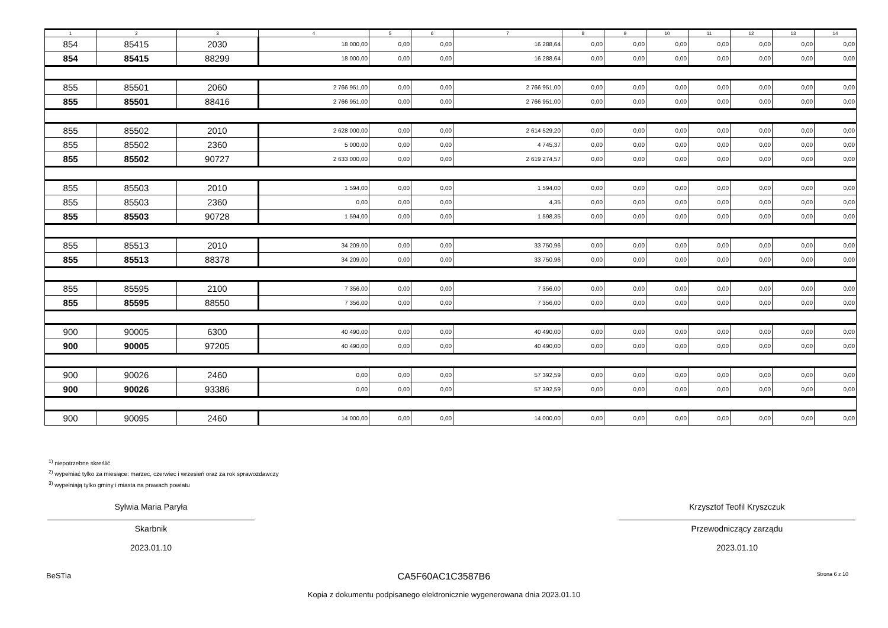| 1 | 2 | 3 | 4 | 5 | 6 | 7 | 8 | 9 | 10 | 11 | 12 | 13 | 14 |
| --- | --- | --- | --- | --- | --- | --- | --- | --- | --- | --- | --- | --- | --- |
| 854 | 85415 | 2030 | 18 000,00 | 0,00 | 0,00 | 16 288,64 | 0,00 | 0,00 | 0,00 | 0,00 | 0,00 | 0,00 | 0,00 |
| 854 | 85415 | 88299 | 18 000,00 | 0,00 | 0,00 | 16 288,64 | 0,00 | 0,00 | 0,00 | 0,00 | 0,00 | 0,00 | 0,00 |
| 855 | 85501 | 2060 | 2 766 951,00 | 0,00 | 0,00 | 2 766 951,00 | 0,00 | 0,00 | 0,00 | 0,00 | 0,00 | 0,00 | 0,00 |
| 855 | 85501 | 88416 | 2 766 951,00 | 0,00 | 0,00 | 2 766 951,00 | 0,00 | 0,00 | 0,00 | 0,00 | 0,00 | 0,00 | 0,00 |
| 855 | 85502 | 2010 | 2 628 000,00 | 0,00 | 0,00 | 2 614 529,20 | 0,00 | 0,00 | 0,00 | 0,00 | 0,00 | 0,00 | 0,00 |
| 855 | 85502 | 2360 | 5 000,00 | 0,00 | 0,00 | 4 745,37 | 0,00 | 0,00 | 0,00 | 0,00 | 0,00 | 0,00 | 0,00 |
| 855 | 85502 | 90727 | 2 633 000,00 | 0,00 | 0,00 | 2 619 274,57 | 0,00 | 0,00 | 0,00 | 0,00 | 0,00 | 0,00 | 0,00 |
| 855 | 85503 | 2010 | 1 594,00 | 0,00 | 0,00 | 1 594,00 | 0,00 | 0,00 | 0,00 | 0,00 | 0,00 | 0,00 | 0,00 |
| 855 | 85503 | 2360 | 0,00 | 0,00 | 0,00 | 4,35 | 0,00 | 0,00 | 0,00 | 0,00 | 0,00 | 0,00 | 0,00 |
| 855 | 85503 | 90728 | 1 594,00 | 0,00 | 0,00 | 1 598,35 | 0,00 | 0,00 | 0,00 | 0,00 | 0,00 | 0,00 | 0,00 |
| 855 | 85513 | 2010 | 34 209,00 | 0,00 | 0,00 | 33 750,96 | 0,00 | 0,00 | 0,00 | 0,00 | 0,00 | 0,00 | 0,00 |
| 855 | 85513 | 88378 | 34 209,00 | 0,00 | 0,00 | 33 750,96 | 0,00 | 0,00 | 0,00 | 0,00 | 0,00 | 0,00 | 0,00 |
| 855 | 85595 | 2100 | 7 356,00 | 0,00 | 0,00 | 7 356,00 | 0,00 | 0,00 | 0,00 | 0,00 | 0,00 | 0,00 | 0,00 |
| 855 | 85595 | 88550 | 7 356,00 | 0,00 | 0,00 | 7 356,00 | 0,00 | 0,00 | 0,00 | 0,00 | 0,00 | 0,00 | 0,00 |
| 900 | 90005 | 6300 | 40 490,00 | 0,00 | 0,00 | 40 490,00 | 0,00 | 0,00 | 0,00 | 0,00 | 0,00 | 0,00 | 0,00 |
| 900 | 90005 | 97205 | 40 490,00 | 0,00 | 0,00 | 40 490,00 | 0,00 | 0,00 | 0,00 | 0,00 | 0,00 | 0,00 | 0,00 |
| 900 | 90026 | 2460 | 0,00 | 0,00 | 0,00 | 57 392,59 | 0,00 | 0,00 | 0,00 | 0,00 | 0,00 | 0,00 | 0,00 |
| 900 | 90026 | 93386 | 0,00 | 0,00 | 0,00 | 57 392,59 | 0,00 | 0,00 | 0,00 | 0,00 | 0,00 | 0,00 | 0,00 |
| 900 | 90095 | 2460 | 14 000,00 | 0,00 | 0,00 | 14 000,00 | 0,00 | 0,00 | 0,00 | 0,00 | 0,00 | 0,00 | 0,00 |
<sup>1)</sup> niepotrzebne skreślić
<sup>2)</sup> wypełniać tylko za miesiące: marzec, czerwiec i wrzesień oraz za rok sprawozdawczy
<sup>3)</sup> wypełniają tylko gminy i miasta na prawach powiatu
Sylwia Maria Paryła
Skarbnik
2023.01.10
Krzysztof Teofil Kryszczuk
Przewodniczący zarządu
2023.01.10
BeSTia CA5F60AC1C3587B6 Strona 6 z 10
Kopia z dokumentu podpisanego elektronicznie wygenerowana dnia 2023.01.10